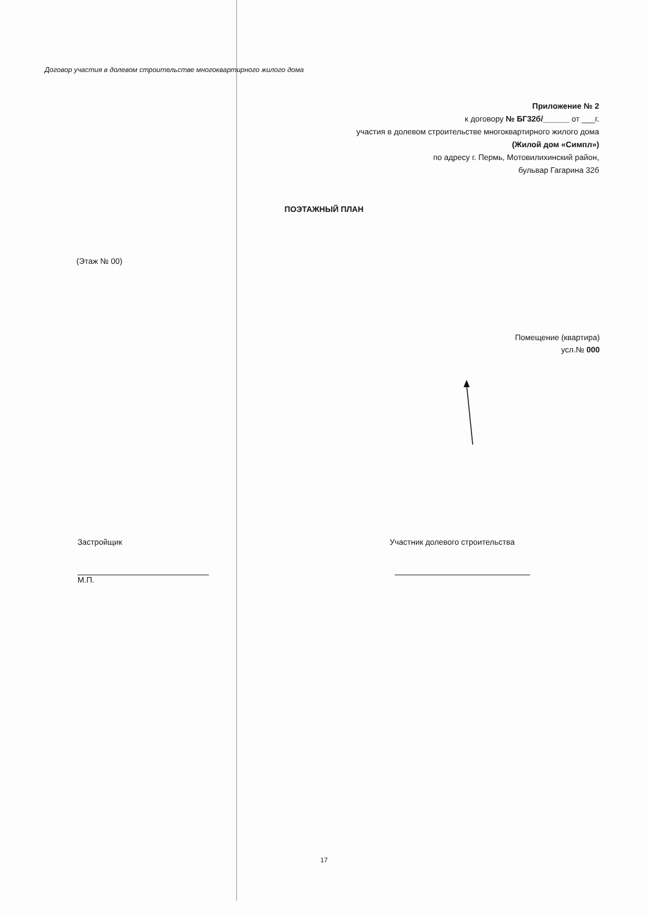Договор участия в долевом строительстве многоквартирного жилого дома
Приложение № 2
к договору № БГ32б/______ от ___г.
участия в долевом строительстве многоквартирного жилого дома
(Жилой дом «Симпл»)
по адресу г. Пермь, Мотовилихинский район,
бульвар Гагарина 32б
ПОЭТАЖНЫЙ ПЛАН
(Этаж № 00)
Помещение (квартира)
усл.№ 000
Застройщик
М.П.
Участник долевого строительства
17